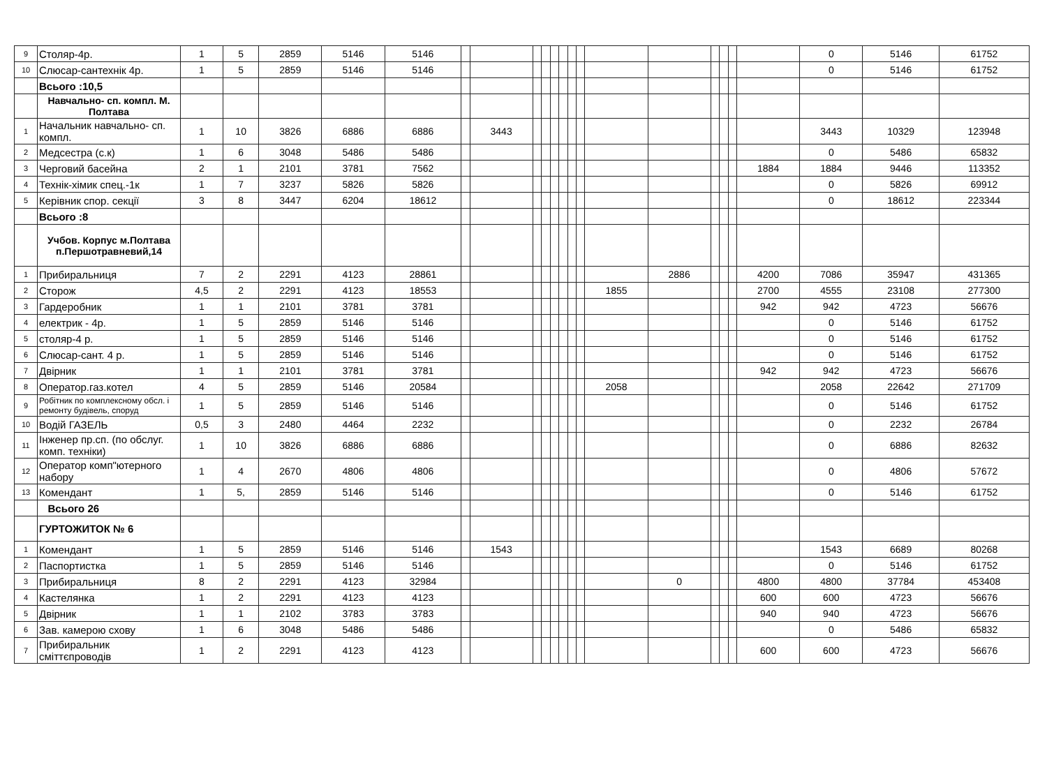| 9 | Столяр-4р. | 1 | 5 | 2859 | 5146 | 5146 | | | | | | | | | | | | | | | 0 | 5146 | 61752 |
| 10 | Слюсар-сантехнік 4р. | 1 | 5 | 2859 | 5146 | 5146 | | | | | | | | | | | | | | | 0 | 5146 | 61752 |
| | Всього :10,5 | | | | | | | | | | | | | | | | | | | | | | |
| | Навчально- сп. компл. М. Полтава | | | | | | | | | | | | | | | | | | | | | | |
| 1 | Начальник навчально- сп. компл. | 1 | 10 | 3826 | 6886 | 6886 | | 3443 | | | | | | | | | | | | | 3443 | 10329 | 123948 |
| 2 | Медсестра (с.к) | 1 | 6 | 3048 | 5486 | 5486 | | | | | | | | | | | | | | | 0 | 5486 | 65832 |
| 3 | Черговий басейна | 2 | 1 | 2101 | 3781 | 7562 | | | | | | | | | | | | | | 1884 | 1884 | 9446 | 113352 |
| 4 | Технік-хімик спец.-1к | 1 | 7 | 3237 | 5826 | 5826 | | | | | | | | | | | | | | | 0 | 5826 | 69912 |
| 5 | Керівник спор. секції | 3 | 8 | 3447 | 6204 | 18612 | | | | | | | | | | | | | | | 0 | 18612 | 223344 |
| | Всього :8 | | | | | | | | | | | | | | | | | | | | | | |
| | Учбов. Корпус м.Полтава п.Першотравневий,14 | | | | | | | | | | | | | | | | | | | | | | |
| 1 | Прибиральниця | 7 | 2 | 2291 | 4123 | 28861 | | | | | | | | | | 2886 | | | | 4200 | 7086 | 35947 | 431365 |
| 2 | Сторож | 4,5 | 2 | 2291 | 4123 | 18553 | | | | | | | | | 1855 | | | | | 2700 | 4555 | 23108 | 277300 |
| 3 | Гардеробник | 1 | 1 | 2101 | 3781 | 3781 | | | | | | | | | | | | | | 942 | 942 | 4723 | 56676 |
| 4 | електрик - 4р. | 1 | 5 | 2859 | 5146 | 5146 | | | | | | | | | | | | | | | 0 | 5146 | 61752 |
| 5 | столяр-4 р. | 1 | 5 | 2859 | 5146 | 5146 | | | | | | | | | | | | | | | 0 | 5146 | 61752 |
| 6 | Слюсар-сант. 4 р. | 1 | 5 | 2859 | 5146 | 5146 | | | | | | | | | | | | | | | 0 | 5146 | 61752 |
| 7 | Двірник | 1 | 1 | 2101 | 3781 | 3781 | | | | | | | | | | | | | | 942 | 942 | 4723 | 56676 |
| 8 | Оператор.газ.котел | 4 | 5 | 2859 | 5146 | 20584 | | | | | | | | | 2058 | | | | | | 2058 | 22642 | 271709 |
| 9 | Робітник по комплексному обсл. і ремонту будівель, споруд | 1 | 5 | 2859 | 5146 | 5146 | | | | | | | | | | | | | | | 0 | 5146 | 61752 |
| 10 | Водій ГАЗЕЛЬ | 0,5 | 3 | 2480 | 4464 | 2232 | | | | | | | | | | | | | | | 0 | 2232 | 26784 |
| 11 | Інженер пр.сп. (по обслуг. комп. техніки) | 1 | 10 | 3826 | 6886 | 6886 | | | | | | | | | | | | | | | 0 | 6886 | 82632 |
| 12 | Оператор комп"ютерного набору | 1 | 4 | 2670 | 4806 | 4806 | | | | | | | | | | | | | | | 0 | 4806 | 57672 |
| 13 | Комендант | 1 | 5, | 2859 | 5146 | 5146 | | | | | | | | | | | | | | | 0 | 5146 | 61752 |
| | Всього 26 | | | | | | | | | | | | | | | | | | | | | | |
| | ГУРТОЖИТОК № 6 | | | | | | | | | | | | | | | | | | | | | | |
| 1 | Комендант | 1 | 5 | 2859 | 5146 | 5146 | | 1543 | | | | | | | | | | | | | 1543 | 6689 | 80268 |
| 2 | Паспортистка | 1 | 5 | 2859 | 5146 | 5146 | | | | | | | | | | | | | | | 0 | 5146 | 61752 |
| 3 | Прибиральниця | 8 | 2 | 2291 | 4123 | 32984 | | | | | | | | | | 0 | | | | 4800 | 4800 | 37784 | 453408 |
| 4 | Кастелянка | 1 | 2 | 2291 | 4123 | 4123 | | | | | | | | | | | | | | 600 | 600 | 4723 | 56676 |
| 5 | Двірник | 1 | 1 | 2102 | 3783 | 3783 | | | | | | | | | | | | | | 940 | 940 | 4723 | 56676 |
| 6 | Зав. камерою схову | 1 | 6 | 3048 | 5486 | 5486 | | | | | | | | | | | | | | | 0 | 5486 | 65832 |
| 7 | Прибиральник сміттєпроводів | 1 | 2 | 2291 | 4123 | 4123 | | | | | | | | | | | | | | 600 | 600 | 4723 | 56676 |